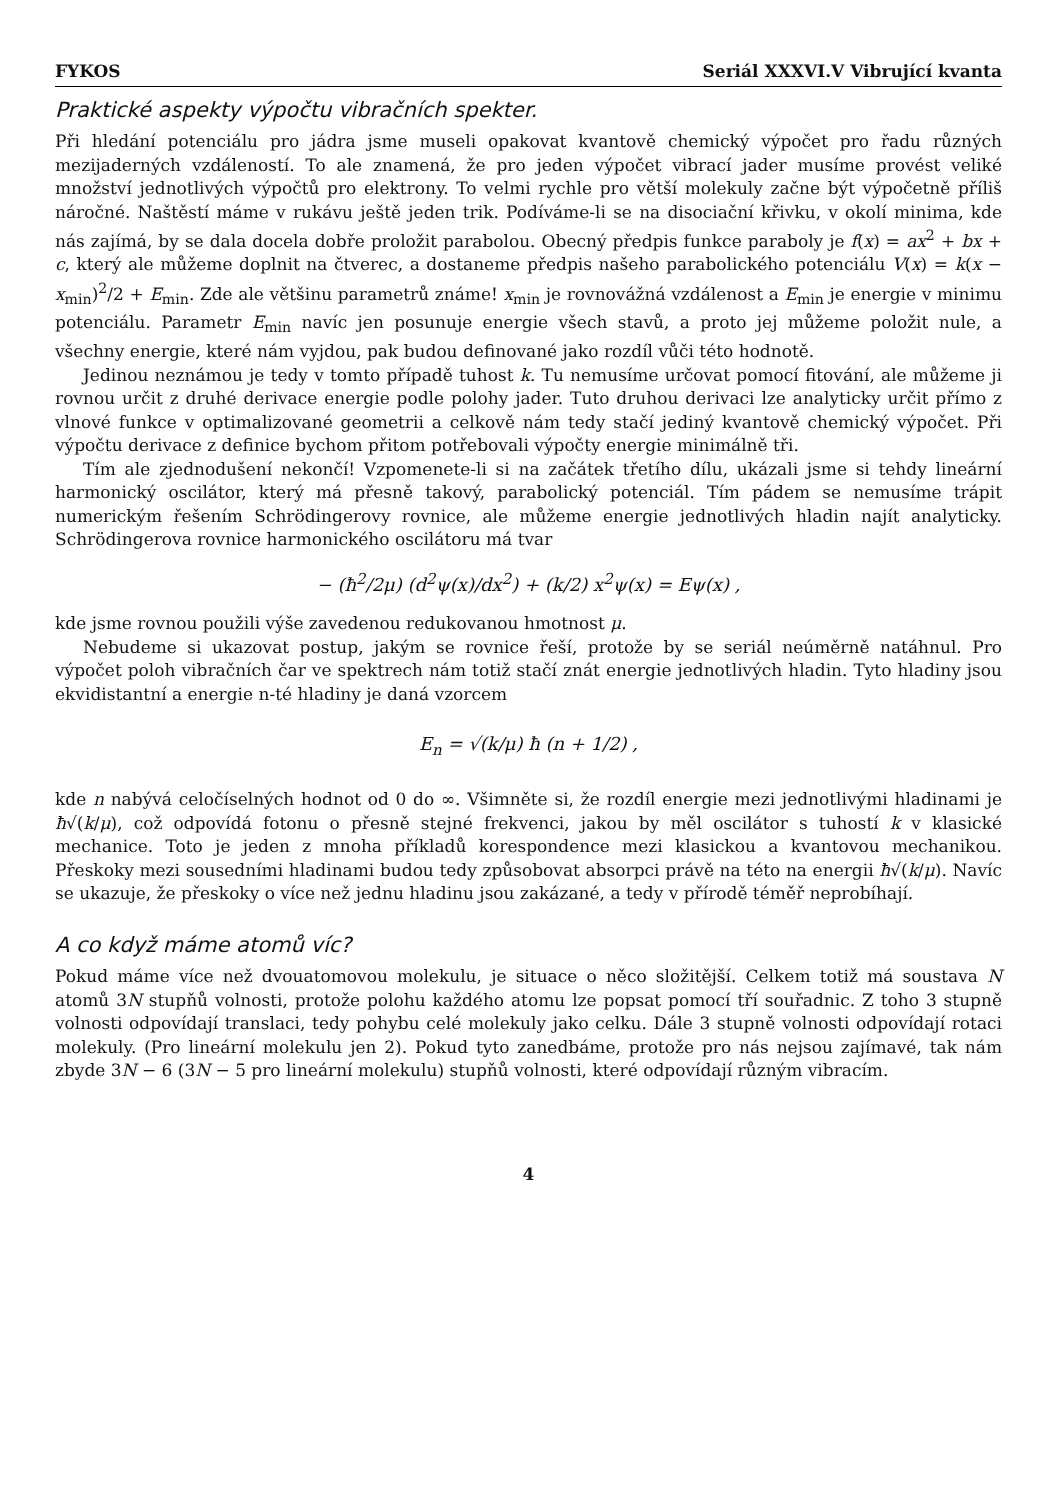FYKOS Seriál XXXVI.V Vibrující kvanta
Praktické aspekty výpočtu vibračních spekter.
Při hledání potenciálu pro jádra jsme museli opakovat kvantově chemický výpočet pro řadu různých mezijaderných vzdáleností. To ale znamená, že pro jeden výpočet vibrací jader musíme provést veliké množství jednotlivých výpočtů pro elektrony. To velmi rychle pro větší molekuly začne být výpočetně příliš náročné. Naštěstí máme v rukávu ještě jeden trik. Podíváme-li se na disociační křivku, v okolí minima, kde nás zajímá, by se dala docela dobře proložit parabolou. Obecný předpis funkce paraboly je f(x) = ax<sup>2</sup> + bx + c, který ale můžeme doplnit na čtverec, a dostaneme předpis našeho parabolického potenciálu V(x) = k(x − x<sub>min</sub>)<sup>2</sup>/2 + E<sub>min</sub>. Zde ale většinu parametrů známe! x<sub>min</sub> je rovnovážná vzdálenost a E<sub>min</sub> je energie v minimu potenciálu. Parametr E<sub>min</sub> navíc jen posunuje energie všech stavů, a proto jej můžeme položit nule, a všechny energie, které nám vyjdou, pak budou definované jako rozdíl vůči této hodnotě.
Jedinou neznámou je tedy v tomto případě tuhost k. Tu nemusíme určovat pomocí fitování, ale můžeme ji rovnou určit z druhé derivace energie podle polohy jader. Tuto druhou derivaci lze analyticky určit přímo z vlnové funkce v optimalizované geometrii a celkově nám tedy stačí jediný kvantově chemický výpočet. Při výpočtu derivace z definice bychom přitom potřebovali výpočty energie minimálně tři.
Tím ale zjednodušení nekončí! Vzpomenete-li si na začátek třetího dílu, ukázali jsme si tehdy lineární harmonický oscilátor, který má přesně takový, parabolický potenciál. Tím pádem se nemusíme trápit numerickým řešením Schrödingerovy rovnice, ale můžeme energie jednotlivých hladin najít analyticky. Schrödingerova rovnice harmonického oscilátoru má tvar
− (ħ<sup>2</sup>/2μ) (d<sup>2</sup>ψ(x)/dx<sup>2</sup>) + (k/2) x<sup>2</sup>ψ(x) = Eψ(x) ,
kde jsme rovnou použili výše zavedenou redukovanou hmotnost μ.
Nebudeme si ukazovat postup, jakým se rovnice řeší, protože by se seriál neúměrně natáhnul. Pro výpočet poloh vibračních čar ve spektrech nám totiž stačí znát energie jednotlivých hladin. Tyto hladiny jsou ekvidistantní a energie n-té hladiny je daná vzorcem
E<sub>n</sub> = √(k/μ) ħ (n + 1/2) ,
kde n nabývá celočíselných hodnot od 0 do ∞. Všimněte si, že rozdíl energie mezi jednotlivými hladinami je ħ√(k/μ), což odpovídá fotonu o přesně stejné frekvenci, jakou by měl oscilátor s tuhostí k v klasické mechanice. Toto je jeden z mnoha příkladů korespondence mezi klasickou a kvantovou mechanikou. Přeskoky mezi sousedními hladinami budou tedy způsobovat absorpci právě na této na energii ħ√(k/μ). Navíc se ukazuje, že přeskoky o více než jednu hladinu jsou zakázané, a tedy v přírodě téměř neprobíhají.
A co když máme atomů víc?
Pokud máme více než dvouatomovou molekulu, je situace o něco složitější. Celkem totiž má soustava N atomů 3N stupňů volnosti, protože polohu každého atomu lze popsat pomocí tří souřadnic. Z toho 3 stupně volnosti odpovídají translaci, tedy pohybu celé molekuly jako celku. Dále 3 stupně volnosti odpovídají rotaci molekuly. (Pro lineární molekulu jen 2). Pokud tyto zanedbáme, protože pro nás nejsou zajímavé, tak nám zbyde 3N − 6 (3N − 5 pro lineární molekulu) stupňů volnosti, které odpovídají různým vibracím.
4